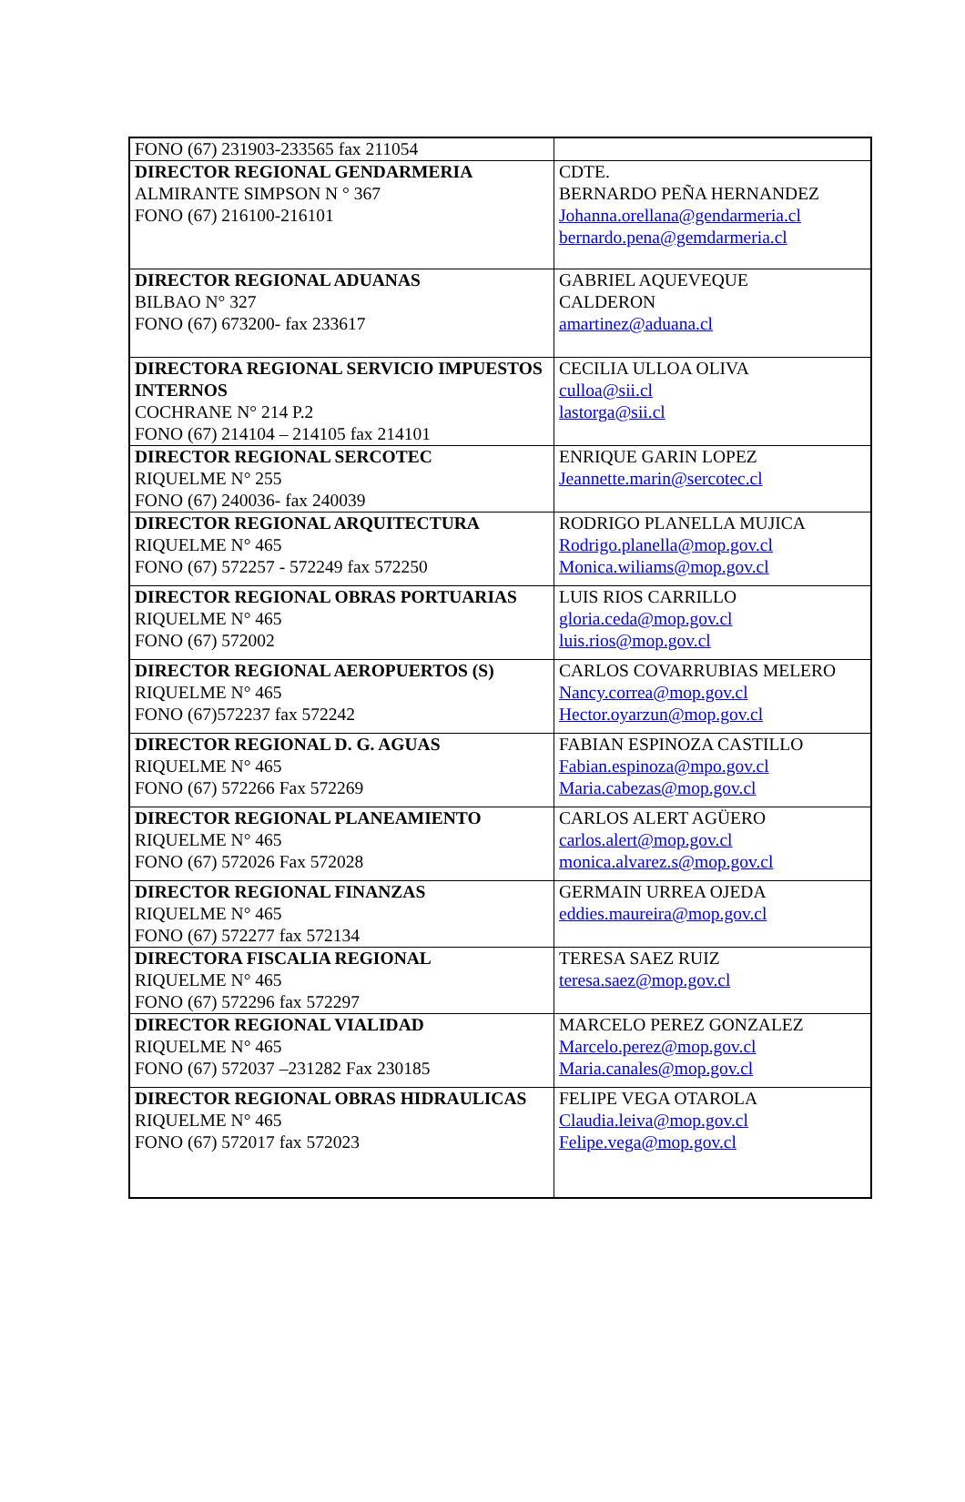| FONO (67) 231903-233565 fax 211054 | |
| DIRECTOR REGIONAL GENDARMERIA ALMIRANTE SIMPSON N ° 367 FONO (67) 216100-216101 | CDTE. BERNARDO PEÑA HERNANDEZ Johanna.orellana@gendarmeria.cl bernardo.pena@gemdarmeria.cl |
| DIRECTOR REGIONAL ADUANAS BILBAO N° 327 FONO (67) 673200- fax 233617 | GABRIEL AQUEVEQUE CALDERON amartinez@aduana.cl |
| DIRECTORA REGIONAL SERVICIO IMPUESTOS INTERNOS COCHRANE N° 214 P.2 FONO (67) 214104 – 214105 fax 214101 | CECILIA ULLOA OLIVA culloa@sii.cl lastorga@sii.cl |
| DIRECTOR REGIONAL SERCOTEC RIQUELME N° 255 FONO (67) 240036- fax 240039 | ENRIQUE GARIN LOPEZ Jeannette.marin@sercotec.cl |
| DIRECTOR REGIONAL ARQUITECTURA RIQUELME N° 465 FONO (67) 572257 - 572249 fax 572250 | RODRIGO PLANELLA MUJICA Rodrigo.planella@mop.gov.cl Monica.wiliams@mop.gov.cl |
| DIRECTOR REGIONAL OBRAS PORTUARIAS RIQUELME N° 465 FONO (67) 572002 | LUIS RIOS CARRILLO gloria.ceda@mop.gov.cl luis.rios@mop.gov.cl |
| DIRECTOR REGIONAL AEROPUERTOS (S) RIQUELME N° 465 FONO (67)572237 fax 572242 | CARLOS COVARRUBIAS MELERO Nancy.correa@mop.gov.cl Hector.oyarzun@mop.gov.cl |
| DIRECTOR REGIONAL D. G. AGUAS RIQUELME N° 465 FONO (67) 572266 Fax 572269 | FABIAN ESPINOZA CASTILLO Fabian.espinoza@mpo.gov.cl Maria.cabezas@mop.gov.cl |
| DIRECTOR REGIONAL PLANEAMIENTO RIQUELME N° 465 FONO (67) 572026 Fax 572028 | CARLOS ALERT AGÜERO carlos.alert@mop.gov.cl monica.alvarez.s@mop.gov.cl |
| DIRECTOR REGIONAL FINANZAS RIQUELME N° 465 FONO (67) 572277 fax 572134 | GERMAIN URREA OJEDA eddies.maureira@mop.gov.cl |
| DIRECTORA FISCALIA REGIONAL RIQUELME N° 465 FONO (67) 572296 fax 572297 | TERESA SAEZ RUIZ teresa.saez@mop.gov.cl |
| DIRECTOR REGIONAL VIALIDAD RIQUELME N° 465 FONO (67) 572037 –231282 Fax 230185 | MARCELO PEREZ GONZALEZ Marcelo.perez@mop.gov.cl Maria.canales@mop.gov.cl |
| DIRECTOR REGIONAL OBRAS HIDRAULICAS RIQUELME N° 465 FONO (67) 572017 fax 572023 | FELIPE VEGA OTAROLA Claudia.leiva@mop.gov.cl Felipe.vega@mop.gov.cl |